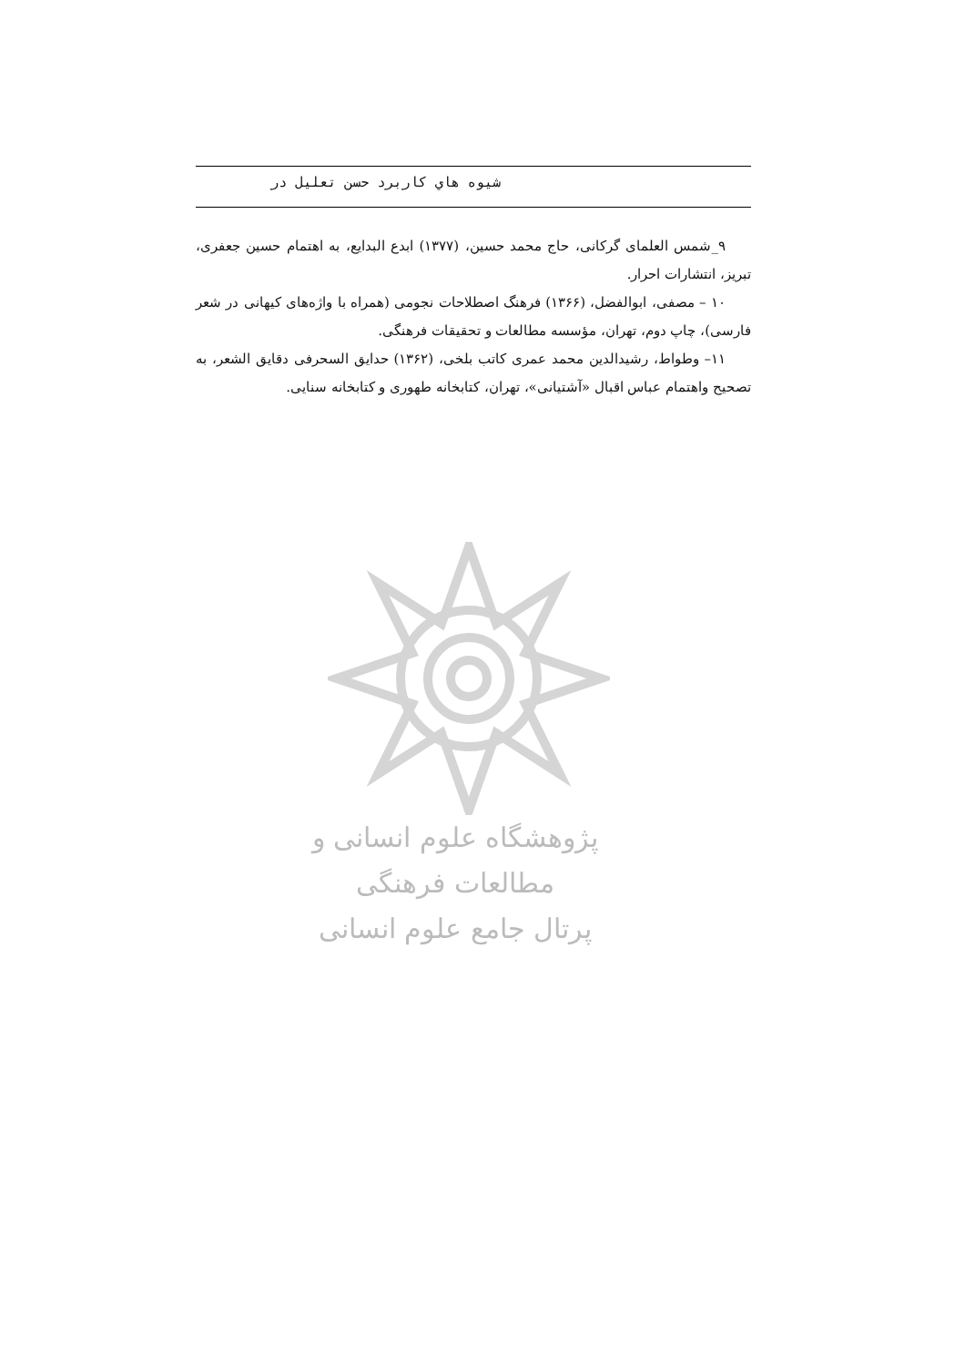شيوه هاي كاربرد حسن تعليل در
۹_شمس العلمای گرکانی، حاج محمد حسین، (۱۳۷۷) ابدع البدایع، به اهتمام حسین جعفری، تبریز، انتشارات احرار.
۱۰ – مصفی، ابوالفضل، (۱۳۶۶) فرهنگ اصطلاحات نجومی (همراه با واژه‌های کیهانی در شعر فارسی)، چاپ دوم، تهران، مؤسسه مطالعات و تحقیقات فرهنگی.
۱۱– وطواط، رشیدالدین محمد عمری کاتب بلخی، (۱۳۶۲) حدایق السحرفی دقایق الشعر، به تصحیح واهتمام عباس اقبال «آشتیانی»، تهران، کتابخانه طهوری و کتابخانه سنایی.
پژوهشگاه علوم انسانی و مطالعات فرهنگی
پرتال جامع علوم انسانی